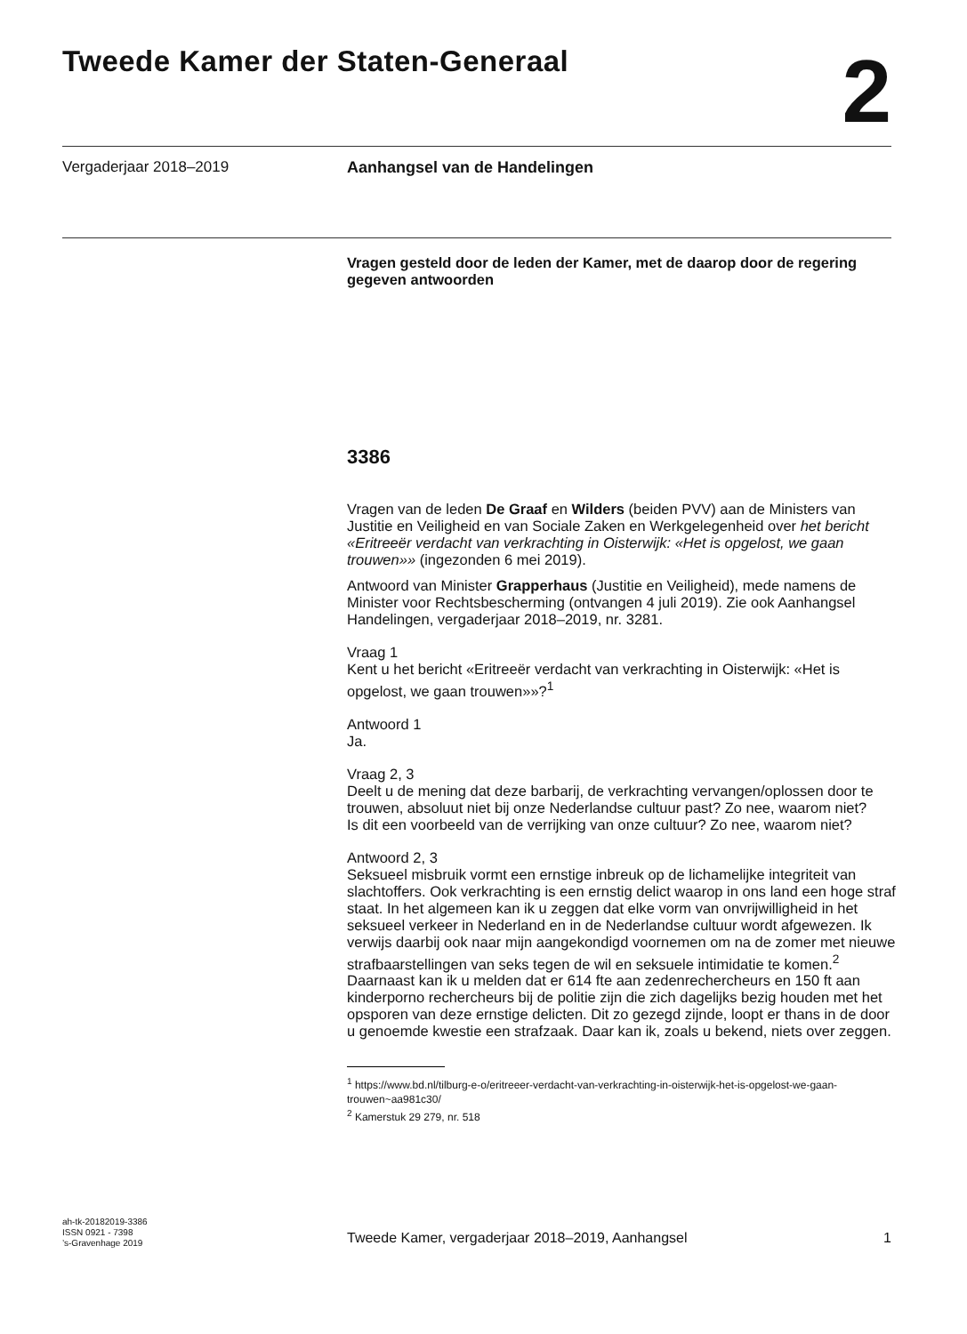Tweede Kamer der Staten-Generaal
2
Vergaderjaar 2018–2019 Aanhangsel van de Handelingen
Vragen gesteld door de leden der Kamer, met de daarop door de regering gegeven antwoorden
3386
Vragen van de leden De Graaf en Wilders (beiden PVV) aan de Ministers van Justitie en Veiligheid en van Sociale Zaken en Werkgelegenheid over het bericht «Eritreeër verdacht van verkrachting in Oisterwijk: «Het is opgelost, we gaan trouwen»» (ingezonden 6 mei 2019).
Antwoord van Minister Grapperhaus (Justitie en Veiligheid), mede namens de Minister voor Rechtsbescherming (ontvangen 4 juli 2019). Zie ook Aanhangsel Handelingen, vergaderjaar 2018–2019, nr. 3281.
Vraag 1
Kent u het bericht «Eritreeër verdacht van verkrachting in Oisterwijk: «Het is opgelost, we gaan trouwen»»?<sup>1</sup>
Antwoord 1
Ja.
Vraag 2, 3
Deelt u de mening dat deze barbarij, de verkrachting vervangen/oplossen door te trouwen, absoluut niet bij onze Nederlandse cultuur past? Zo nee, waarom niet?
Is dit een voorbeeld van de verrijking van onze cultuur? Zo nee, waarom niet?
Antwoord 2, 3
Seksueel misbruik vormt een ernstige inbreuk op de lichamelijke integriteit van slachtoffers. Ook verkrachting is een ernstig delict waarop in ons land een hoge straf staat. In het algemeen kan ik u zeggen dat elke vorm van onvrijwilligheid in het seksueel verkeer in Nederland en in de Nederlandse cultuur wordt afgewezen. Ik verwijs daarbij ook naar mijn aangekondigd voornemen om na de zomer met nieuwe strafbaarstellingen van seks tegen de wil en seksuele intimidatie te komen.<sup>2</sup> Daarnaast kan ik u melden dat er 614 fte aan zedenrechercheurs en 150 ft aan kinderporno rechercheurs bij de politie zijn die zich dagelijks bezig houden met het opsporen van deze ernstige delicten. Dit zo gezegd zijnde, loopt er thans in de door u genoemde kwestie een strafzaak. Daar kan ik, zoals u bekend, niets over zeggen.
<sup>1</sup> https://www.bd.nl/tilburg-e-o/eritreeer-verdacht-van-verkrachting-in-oisterwijk-het-is-opgelost-we-gaan-trouwen~aa981c30/
<sup>2</sup> Kamerstuk 29 279, nr. 518
ah-tk-20182019-3386
ISSN 0921 - 7398
’s-Gravenhage 2019
Tweede Kamer, vergaderjaar 2018–2019, Aanhangsel
1